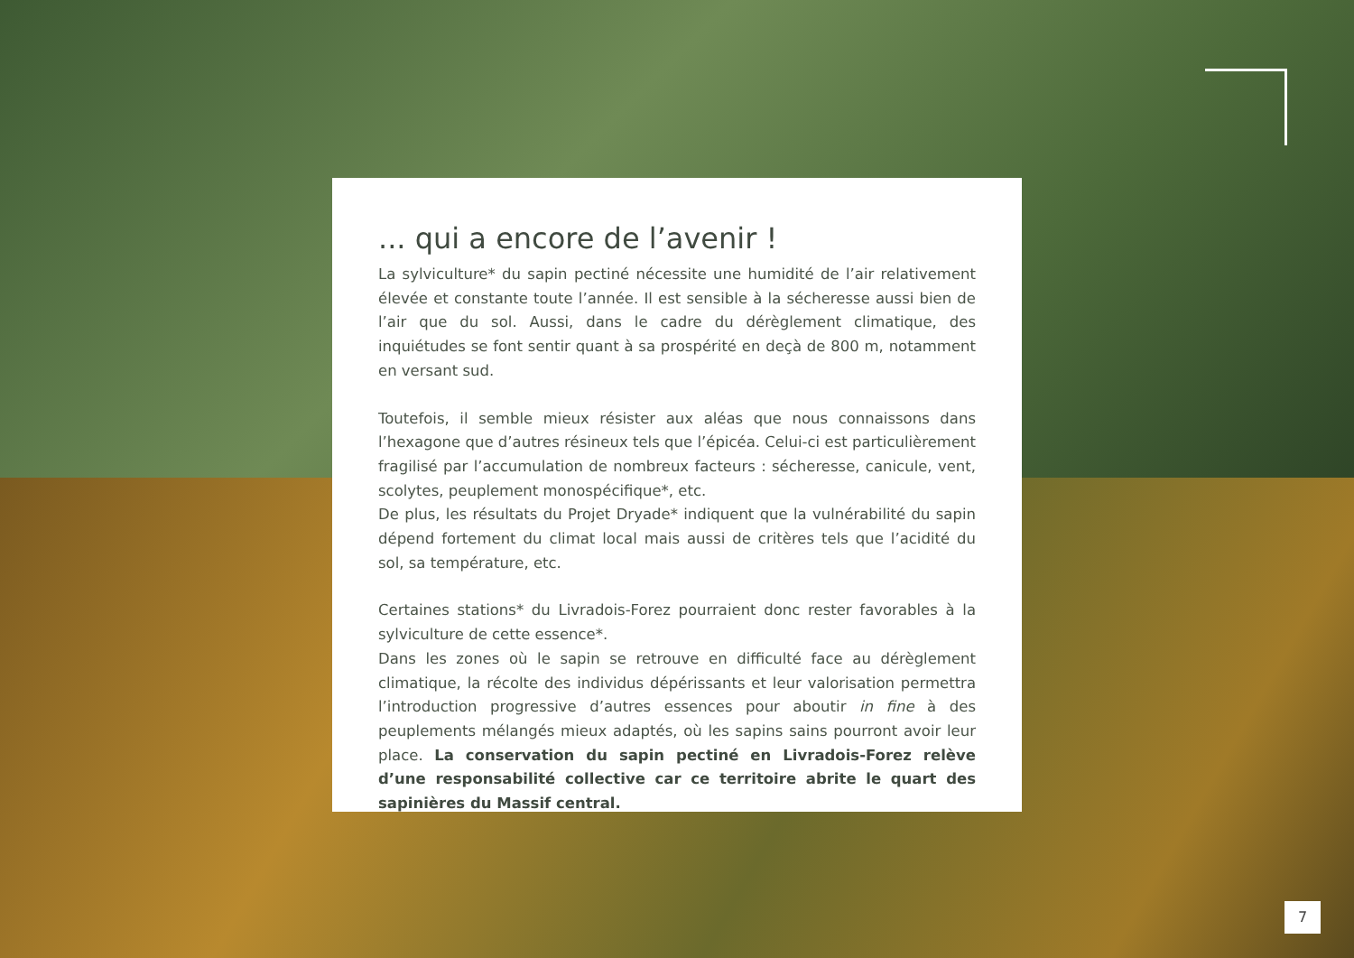... qui a encore de l’avenir !
La sylviculture* du sapin pectiné nécessite une humidité de l’air relativement élevée et constante toute l’année. Il est sensible à la sécheresse aussi bien de l’air que du sol. Aussi, dans le cadre du dérèglement climatique, des inquiétudes se font sentir quant à sa prospérité en deçà de 800 m, notamment en versant sud.
Toutefois, il semble mieux résister aux aléas que nous connaissons dans l’hexagone que d’autres résineux tels que l’épicéa. Celui-ci est particulièrement fragilisé par l’accumulation de nombreux facteurs : sécheresse, canicule, vent, scolytes, peuplement monospécifique*, etc.
De plus, les résultats du Projet Dryade* indiquent que la vulnérabilité du sapin dépend fortement du climat local mais aussi de critères tels que l’acidité du sol, sa température, etc.
Certaines stations* du Livradois-Forez pourraient donc rester favorables à la sylviculture de cette essence*.
Dans les zones où le sapin se retrouve en difficulté face au dérèglement climatique, la récolte des individus dépérissants et leur valorisation permettra l’introduction progressive d’autres essences pour aboutir in fine à des peuplements mélangés mieux adaptés, où les sapins sains pourront avoir leur place. La conservation du sapin pectiné en Livradois-Forez relève d’une responsabilité collective car ce territoire abrite le quart des sapinières du Massif central.
7